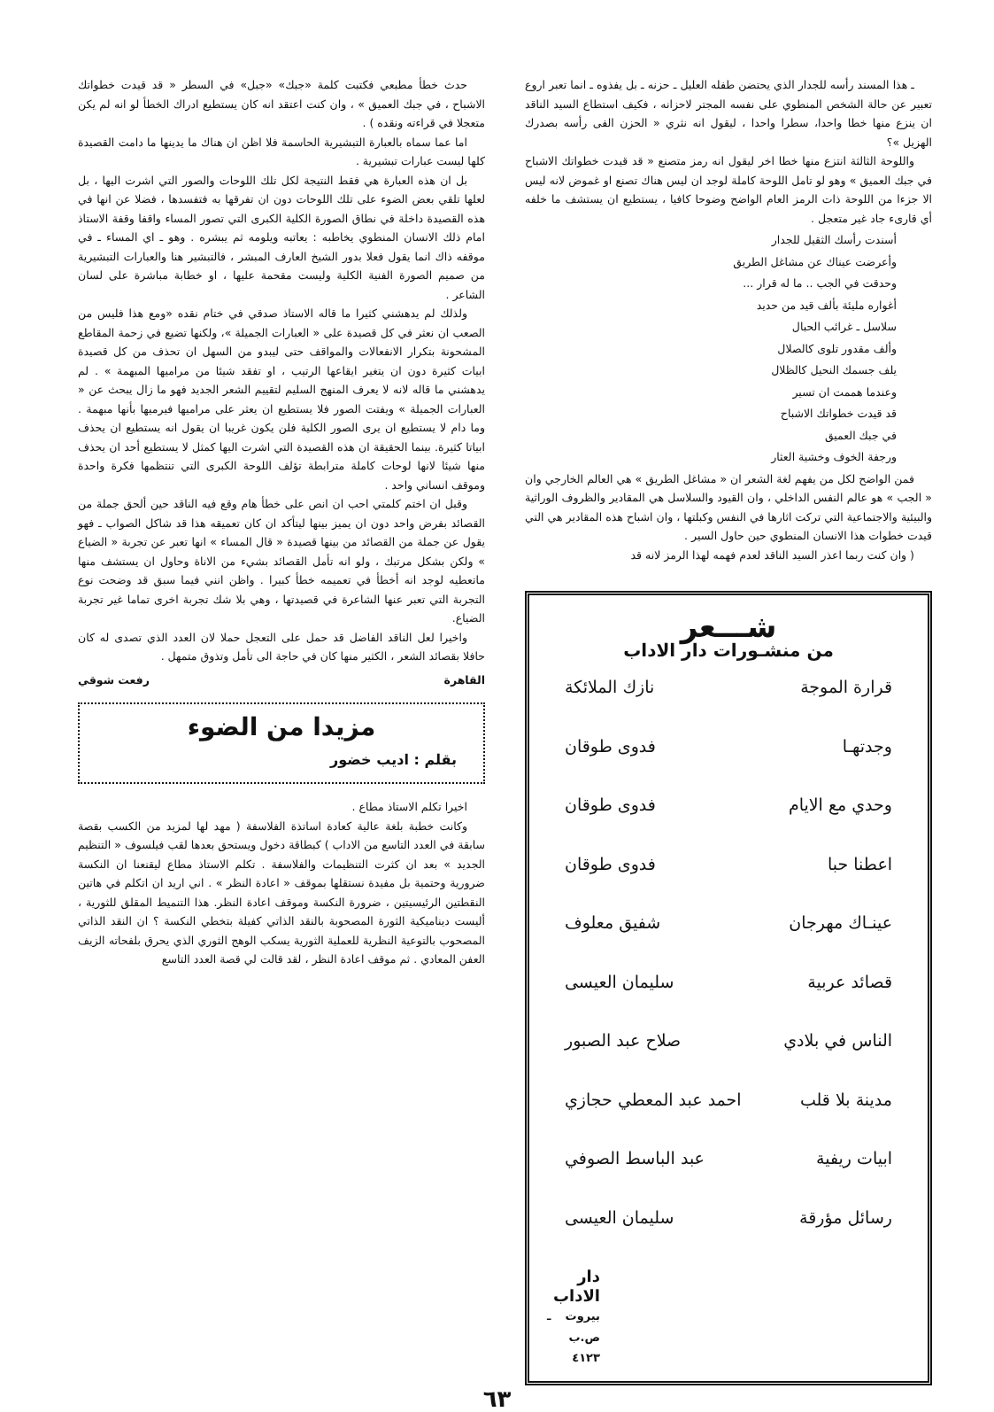ـ هذا المسند رأسه للجدار الذي يحتضن طفله العليل ـ حزنه ـ بل يفذوه ـ انما تعبر اروع تعبير عن حالة الشخص المنطوي على نفسه المجتر لاحزانه ، فكيف استطاع السيد الناقد ان ينزع منها خطا واحدا، سطرا واحدا ، ليقول انه نثري « الحزن الفى رأسه بصدرك الهزيل »؟
واللوحة الثالثة انتزع منها خطا اخر ليقول انه رمز متصنع « قد قيدت خطواتك الاشباح في جبك العميق » وهو لو تامل اللوحة كاملة لوجد ان ليس هناك تصنع او غموض لانه ليس الا جزءا من اللوحة ذات الرمز العام الواضح وضوحا كافيا ، يستطيع ان يستشف ما خلفه أي قارىء جاد غير متعجل .
أسندت رأسك الثقيل للجدار
وأعرضت عيناك عن مشاغل الطريق
وحدقت في الجب .. ما له قرار ...
أغواره مليئة بألف قيد من حديد
سلاسل ـ غرائب الحبال
وألف مقدور تلوى كالصلال
يلف جسمك النحيل كالظلال
وعندما هممت ان تسير
قد قيدت خطواتك الاشباح
في جبك العميق
ورجفة الخوف وخشية العثار
فمن الواضح لكل من يفهم لغة الشعر ان « مشاغل الطريق » هي العالم الخارجي وان « الجب » هو عالم النفس الداخلي ، وان القيود والسلاسل هي المقادير والظروف الوراثية والبيئية والاجتماعية التي تركت اثارها في النفس وكبلتها ، وان اشباح هذه المقادير هي التي قيدت خطوات هذا الانسان المنطوي حين حاول السير .
( وان كنت ربما اعذر السيد الناقد لعدم فهمه لهذا الرمز لانه قد
شـــعر
من منشـورات دار الاداب
قرارة الموجة نازك الملائكة
وجدتهـا فدوى طوقان
وحدي مع الايام فدوى طوقان
اعطنا حبا فدوى طوقان
عينـاك مهرجان شفيق معلوف
قصائد عربية سليمان العيسى
الناس في بلادي صلاح عبد الصبور
مدينة بلا قلب احمد عبد المعطي حجازي
ابيات ريفية عبد الباسط الصوفي
رسائل مؤرقة سليمان العيسى
دار الاداب
بيروت ـ ص.ب ٤١٢٣
حدث خطأ مطبعي فكتبت كلمة «جبك» «جبل» في السطر « قد قيدت خطواتك الاشباح ، في جبك العميق » ، وان كنت اعتقد انه كان يستطيع ادراك الخطأ لو انه لم يكن متعجلا في قراءته ونقده ) .
اما عما سماه بالعبارة التبشيرية الحاسمة فلا اظن ان هناك ما يدينها ما دامت القصيدة كلها ليست عبارات تبشيرية .
بل ان هذه العبارة هي فقط النتيجة لكل تلك اللوحات والصور التي اشرت اليها ، بل لعلها تلقي بعض الضوء على تلك اللوحات دون ان تفرقها به فتفسدها ، فضلا عن انها في هذه القصيدة داخلة في نطاق الصورة الكلية الكبرى التي تصور المساء واقفا وقفة الاستاذ امام ذلك الانسان المنطوي يخاطبه : يعاتبه ويلومه ثم يبشره . وهو ـ اي المساء ـ في موقفه ذاك انما يقول فعلا بدور الشيخ العارف المبشر ، فالتبشير هنا والعبارات التبشيرية من صميم الصورة الفنية الكلية وليست مقحمة عليها ، او خطابة مباشرة على لسان الشاعر .
ولذلك لم يدهشني كثيرا ما قاله الاستاذ صدقي في ختام نقده «ومع هذا فليس من الصعب ان نعثر في كل قصيدة على « العبارات الجميلة »، ولكنها تضيع في زحمة المقاطع المشحونة بتكرار الانفعالات والمواقف حتى ليبدو من السهل ان تحذف من كل قصيدة ابيات كثيرة دون ان يتغير ايقاعها الرتيب ، او تفقد شيئا من مراميها المبهمة » . لم يدهشني ما قاله لانه لا يعرف المنهج السليم لتقييم الشعر الجديد فهو ما زال يبحث عن « العبارات الجميلة » ويفتت الصور فلا يستطيع ان يعثر على مراميها فيرميها بأنها مبهمة . وما دام لا يستطيع ان يرى الصور الكلية فلن يكون غريبا ان يقول انه يستطيع ان يحذف ابياتا كثيرة. بينما الحقيقة ان هذه القصيدة التي اشرت اليها كمثل لا يستطيع أحد ان يحذف منها شيئا لانها لوحات كاملة مترابطة تؤلف اللوحة الكبرى التي تنتظمها فكرة واحدة وموقف انساني واحد .
وقبل ان اختم كلمتي احب ان انص على خطأ هام وقع فيه الناقد حين ألحق جملة من القصائد بفرض واحد دون ان يميز بينها ليتأكد ان كان تعميقه هذا قد شاكل الصواب ـ فهو يقول عن جملة من القصائد من بينها قصيدة « قال المساء » انها تعبر عن تجربة « الضياع » ولكن بشكل مرتبك ، ولو انه تأمل القصائد بشيء من الاناة وحاول ان يستشف منها ماتعطيه لوجد انه أخطأ في تعميمه خطأ كبيرا . واظن انني فيما سبق قد وضحت نوع التجربة التي تعبر عنها الشاعرة في قصيدتها ، وهي بلا شك تجربة اخرى تماما غير تجربة الضياع.
واخيرا لعل الناقد الفاضل قد حمل على التعجل حملا لان العدد الذي تصدى له كان حافلا بقصائد الشعر ، الكثير منها كان في حاجة الى تأمل وتذوق متمهل .
القاهرة رفعت شوقي
مزيدا من الضوء
بقلم : اديب خضور
اخيرا تكلم الاستاذ مطاع .
وكانت خطبة بلغة عالية كعادة اساتذة الفلاسفة ( مهد لها لمزيد من الكسب بقصة سابقة في العدد التاسع من الاداب ) كبطاقة دخول ويستحق بعدها لقب فيلسوف « التنظيم الجديد » بعد ان كثرت التنظيمات والفلاسفة . تكلم الاستاذ مطاع ليقنعنا ان النكسة ضرورية وحتمية بل مفيدة نستقلها بموقف « اعادة النظر » . اني اريد ان اتكلم في هاتين النقطتين الرئيسيتين ، ضرورة النكسة وموقف اعادة النظر. هذا التنميط المقلق للثورية ، أليست ديناميكية الثورة المصحوبة بالنقد الذاتي كفيلة بتخطي النكسة ؟ ان النقد الذاتي المصحوب بالتوعية النظرية للعملية الثورية يسكب الوهج الثوري الذي يحرق بلفحاته الزيف العفن المعادي . ثم موقف اعادة النظر ، لقد قالت لي قصة العدد التاسع
٦٣